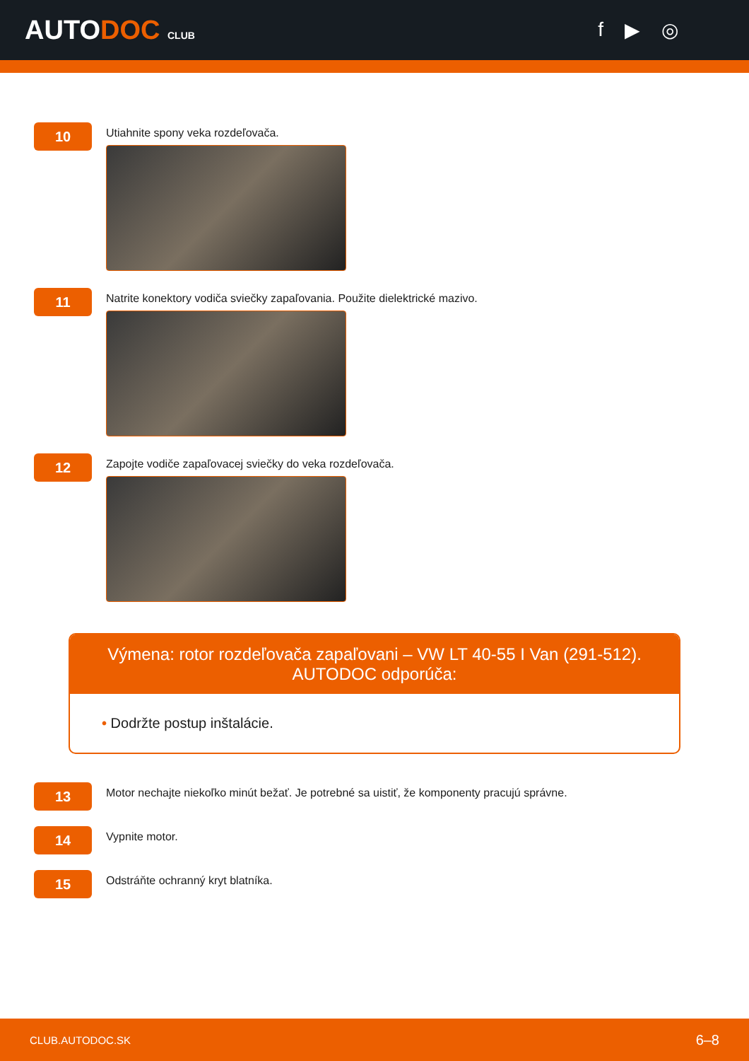AUTODOC CLUB
f ▶ ◎
10
Utiahnite spony veka rozdeľovača.
11
Natrite konektory vodiča sviečky zapaľovania. Použite dielektrické mazivo.
12
Zapojte vodiče zapaľovacej sviečky do veka rozdeľovača.
Výmena: rotor rozdeľovača zapaľovani – VW LT 40-55 I Van (291-512).
AUTODOC odporúča:
• Dodržte postup inštalácie.
13
Motor nechajte niekoľko minút bežať. Je potrebné sa uistiť, že komponenty pracujú správne.
14
Vypnite motor.
15
Odstráňte ochranný kryt blatníka.
CLUB.AUTODOC.SK 6–8